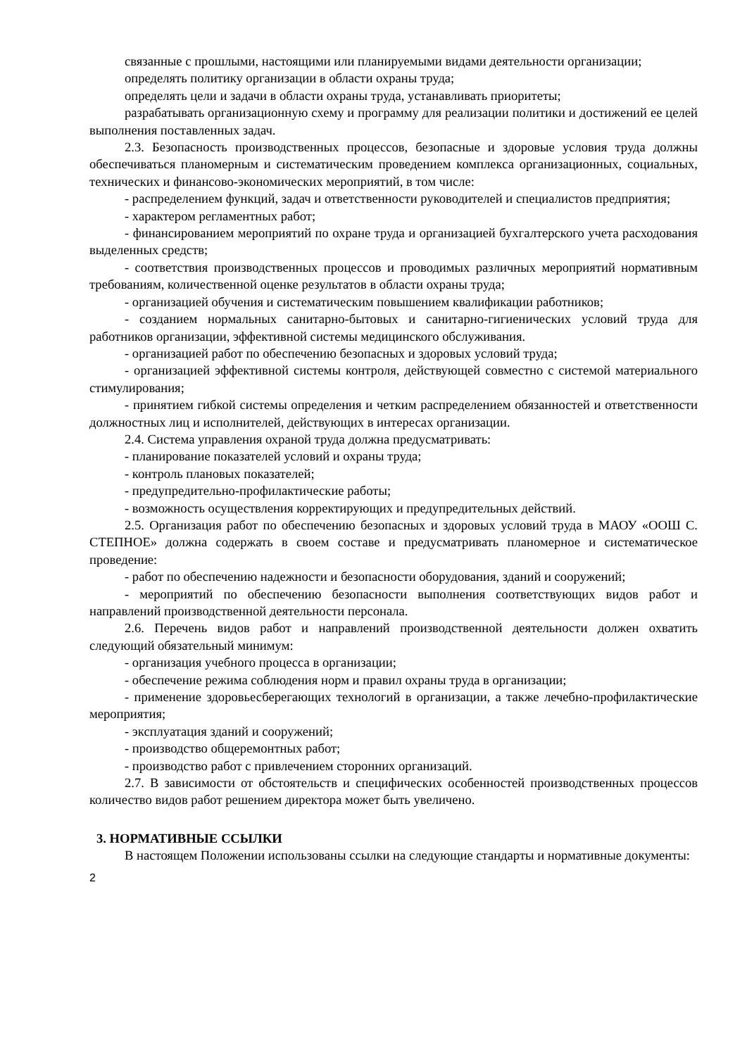связанные с прошлыми, настоящими или планируемыми видами деятельности организации;
определять политику организации в области охраны труда;
определять цели и задачи в области охраны труда, устанавливать приоритеты;
разрабатывать организационную схему и программу для реализации политики и достижений ее целей выполнения поставленных задач.
2.3. Безопасность производственных процессов, безопасные и здоровые условия труда должны обеспечиваться планомерным и систематическим проведением комплекса организационных, социальных, технических и финансово-экономических мероприятий, в том числе:
- распределением функций, задач и ответственности руководителей и специалистов предприятия;
- характером регламентных работ;
- финансированием мероприятий по охране труда и организацией бухгалтерского учета расходования выделенных средств;
- соответствия производственных процессов и проводимых различных мероприятий нормативным требованиям, количественной оценке результатов в области охраны труда;
- организацией обучения и систематическим повышением квалификации работников;
- созданием нормальных санитарно-бытовых и санитарно-гигиенических условий труда для работников организации, эффективной системы медицинского обслуживания.
- организацией работ по обеспечению безопасных и здоровых условий труда;
- организацией эффективной системы контроля, действующей совместно с системой материального стимулирования;
- принятием гибкой системы определения и четким распределением обязанностей и ответственности должностных лиц и исполнителей, действующих в интересах организации.
2.4. Система управления охраной труда должна предусматривать:
- планирование показателей условий и охраны труда;
- контроль плановых показателей;
- предупредительно-профилактические работы;
- возможность осуществления корректирующих и предупредительных действий.
2.5. Организация работ по обеспечению безопасных и здоровых условий труда в МАОУ «ООШ С. СТЕПНОЕ» должна содержать в своем составе и предусматривать планомерное и систематическое проведение:
- работ по обеспечению надежности и безопасности оборудования, зданий и сооружений;
- мероприятий по обеспечению безопасности выполнения соответствующих видов работ и направлений производственной деятельности персонала.
2.6. Перечень видов работ и направлений производственной деятельности должен охватить следующий обязательный минимум:
- организация учебного процесса в организации;
- обеспечение режима соблюдения норм и правил охраны труда в организации;
- применение здоровьесберегающих технологий в организации, а также лечебно-профилактические мероприятия;
- эксплуатация зданий и сооружений;
- производство общеремонтных работ;
- производство работ с привлечением сторонних организаций.
2.7. В зависимости от обстоятельств и специфических особенностей производственных процессов количество видов работ решением директора может быть увеличено.
3. НОРМАТИВНЫЕ ССЫЛКИ
В настоящем Положении использованы ссылки на следующие стандарты и нормативные документы:
2